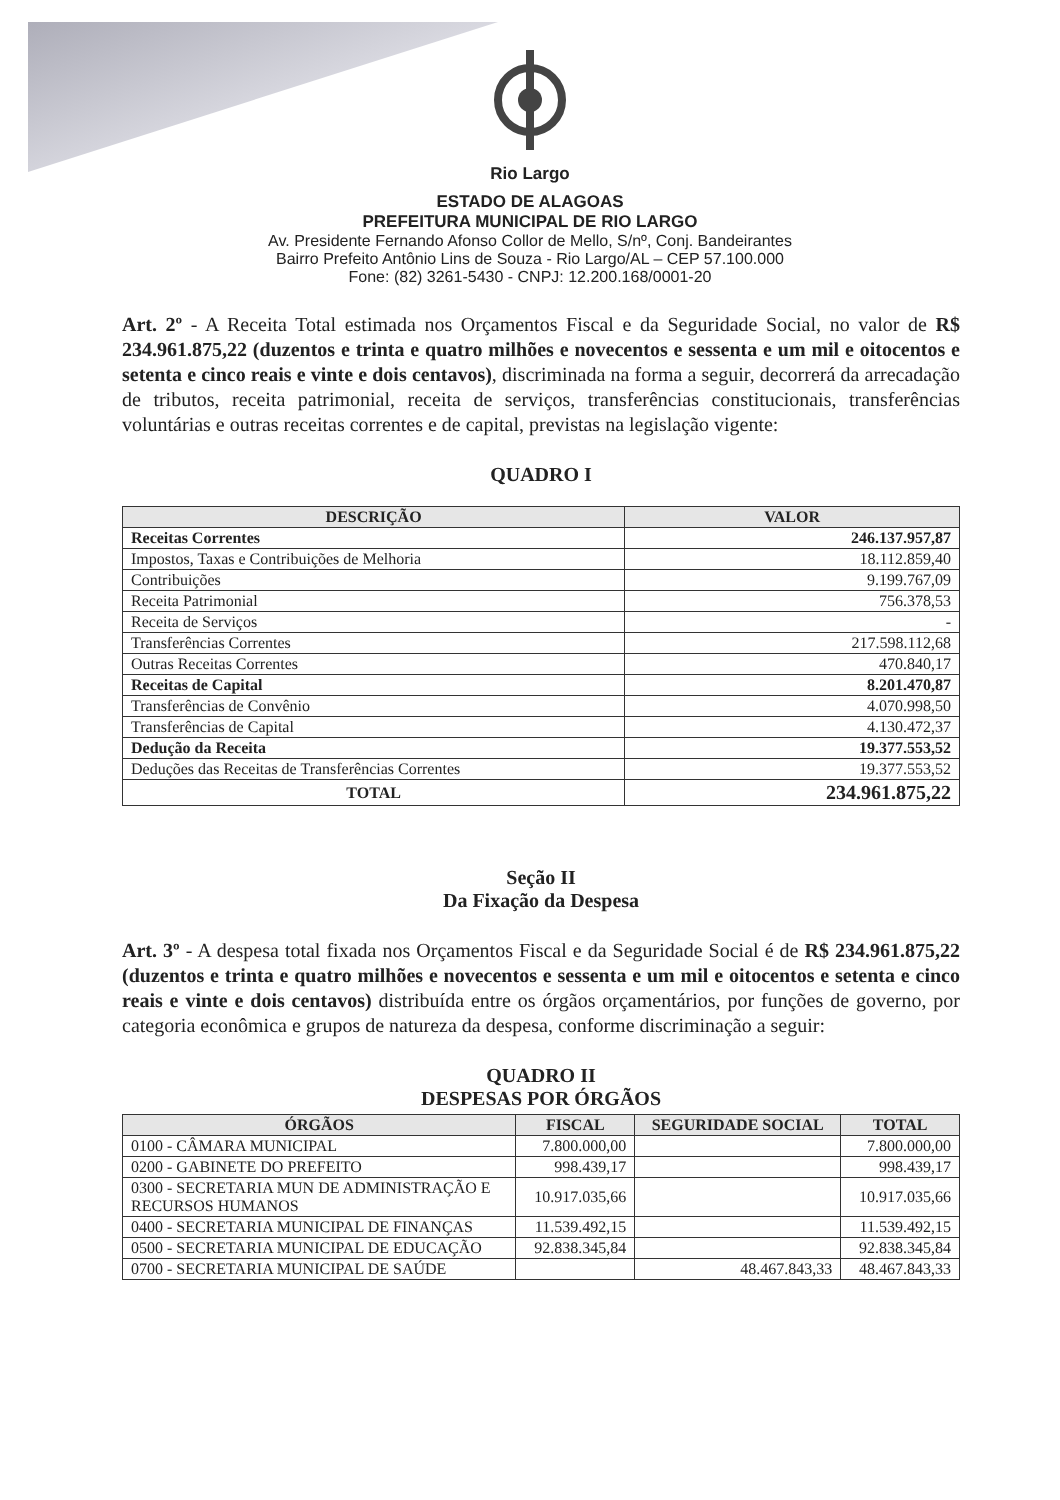Rio Largo
ESTADO DE ALAGOAS
PREFEITURA MUNICIPAL DE RIO LARGO
Av. Presidente Fernando Afonso Collor de Mello, S/nº, Conj. Bandeirantes
Bairro Prefeito Antônio Lins de Souza - Rio Largo/AL – CEP 57.100.000
Fone: (82) 3261-5430 - CNPJ: 12.200.168/0001-20
Art. 2º - A Receita Total estimada nos Orçamentos Fiscal e da Seguridade Social, no valor de R$ 234.961.875,22 (duzentos e trinta e quatro milhões e novecentos e sessenta e um mil e oitocentos e setenta e cinco reais e vinte e dois centavos), discriminada na forma a seguir, decorrerá da arrecadação de tributos, receita patrimonial, receita de serviços, transferências constitucionais, transferências voluntárias e outras receitas correntes e de capital, previstas na legislação vigente:
QUADRO I
| DESCRIÇÃO | VALOR |
| --- | --- |
| Receitas Correntes | 246.137.957,87 |
| Impostos, Taxas e Contribuições de Melhoria | 18.112.859,40 |
| Contribuições | 9.199.767,09 |
| Receita Patrimonial | 756.378,53 |
| Receita de Serviços | - |
| Transferências Correntes | 217.598.112,68 |
| Outras Receitas Correntes | 470.840,17 |
| Receitas de Capital | 8.201.470,87 |
| Transferências de Convênio | 4.070.998,50 |
| Transferências de Capital | 4.130.472,37 |
| Dedução da Receita | 19.377.553,52 |
| Deduções das Receitas de Transferências Correntes | 19.377.553,52 |
| TOTAL | 234.961.875,22 |
Seção II
Da Fixação da Despesa
Art. 3º - A despesa total fixada nos Orçamentos Fiscal e da Seguridade Social é de R$ 234.961.875,22 (duzentos e trinta e quatro milhões e novecentos e sessenta e um mil e oitocentos e setenta e cinco reais e vinte e dois centavos) distribuída entre os órgãos orçamentários, por funções de governo, por categoria econômica e grupos de natureza da despesa, conforme discriminação a seguir:
QUADRO II
DESPESAS POR ÓRGÃOS
| ÓRGÃOS | FISCAL | SEGURIDADE SOCIAL | TOTAL |
| --- | --- | --- | --- |
| 0100 - CÂMARA MUNICIPAL | 7.800.000,00 | | 7.800.000,00 |
| 0200 - GABINETE DO PREFEITO | 998.439,17 | | 998.439,17 |
| 0300 - SECRETARIA MUN DE ADMINISTRAÇÃO E RECURSOS HUMANOS | 10.917.035,66 | | 10.917.035,66 |
| 0400 - SECRETARIA MUNICIPAL DE FINANÇAS | 11.539.492,15 | | 11.539.492,15 |
| 0500 - SECRETARIA MUNICIPAL DE EDUCAÇÃO | 92.838.345,84 | | 92.838.345,84 |
| 0700 - SECRETARIA MUNICIPAL DE SAÚDE | | 48.467.843,33 | 48.467.843,33 |